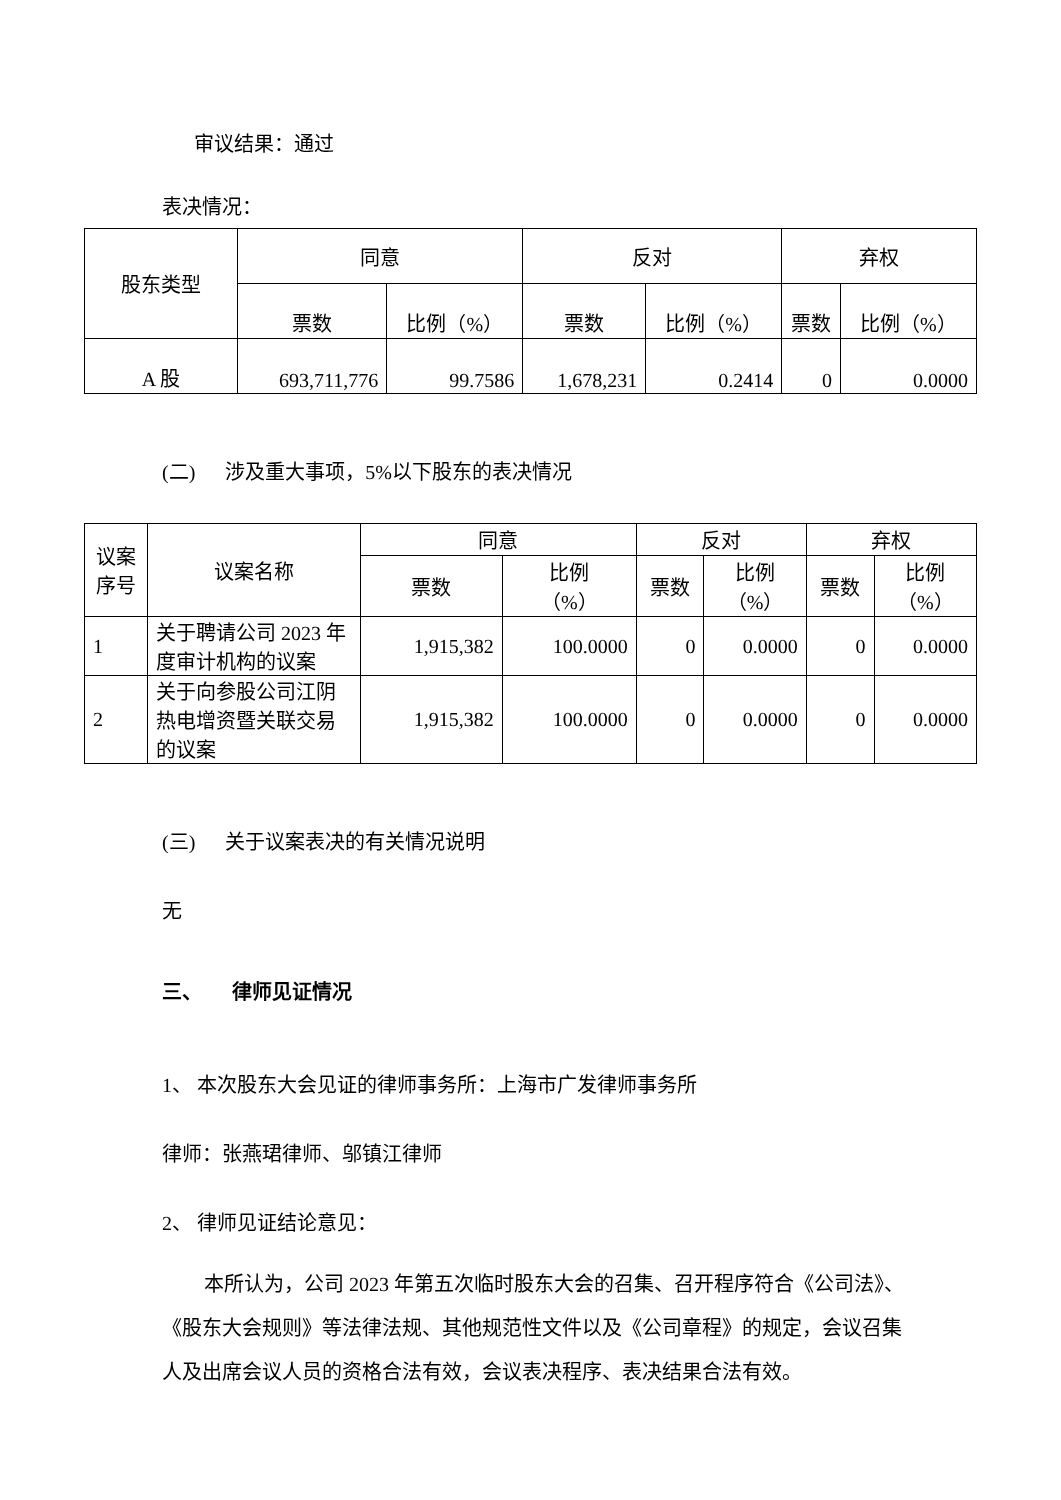审议结果：通过
表决情况：
| 股东类型 | 同意 | | 反对 | | 弃权 | |
| --- | --- | --- | --- | --- | --- | --- |
| | 票数 | 比例（%） | 票数 | 比例（%） | 票数 | 比例（%） |
| A 股 | 693,711,776 | 99.7586 | 1,678,231 | 0.2414 | 0 | 0.0000 |
(二) 涉及重大事项，5%以下股东的表决情况
| 议案 序号 | 议案名称 | 同意 | | 反对 | | 弃权 | |
| --- | --- | --- | --- | --- | --- | --- | --- |
| | | 票数 | 比例 （%） | 票数 | 比例 （%） | 票数 | 比例 （%） |
| 1 | 关于聘请公司 2023 年度审计机构的议案 | 1,915,382 | 100.0000 | 0 | 0.0000 | 0 | 0.0000 |
| 2 | 关于向参股公司江阴热电增资暨关联交易的议案 | 1,915,382 | 100.0000 | 0 | 0.0000 | 0 | 0.0000 |
(三) 关于议案表决的有关情况说明
无
三、 律师见证情况
1、 本次股东大会见证的律师事务所：上海市广发律师事务所
律师：张燕珺律师、邬镇江律师
2、 律师见证结论意见：
本所认为，公司 2023 年第五次临时股东大会的召集、召开程序符合《公司法》、《股东大会规则》等法律法规、其他规范性文件以及《公司章程》的规定，会议召集人及出席会议人员的资格合法有效，会议表决程序、表决结果合法有效。